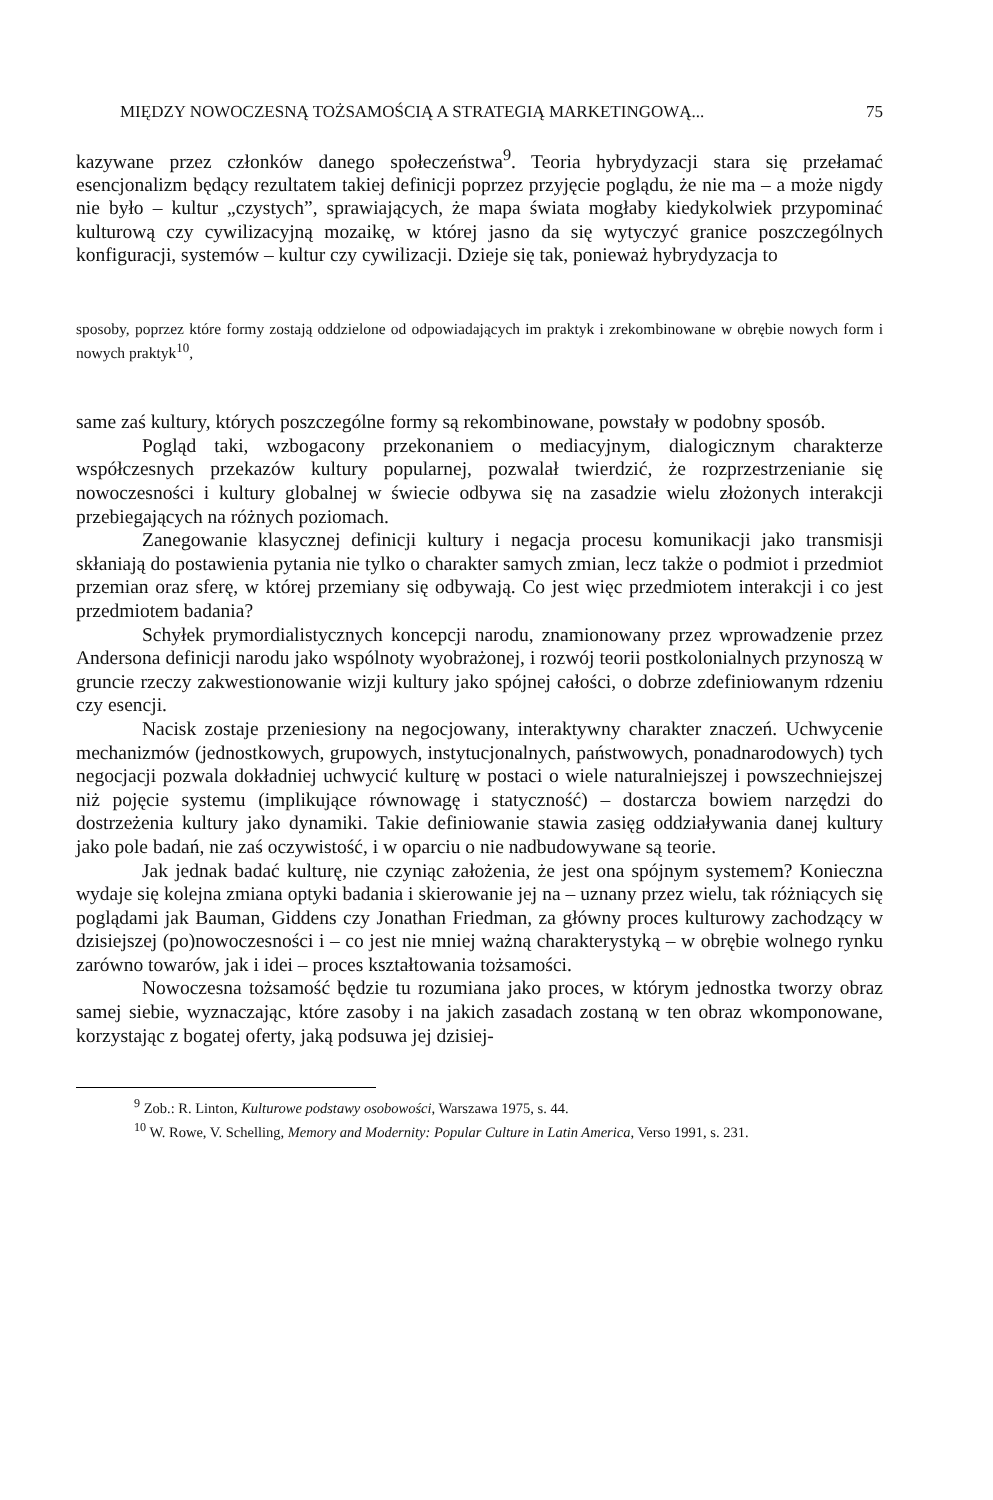MIĘDZY NOWOCZESNĄ TOŻSAMOŚCIĄ A STRATEGIĄ MARKETINGOWĄ... 75
kazywane przez członków danego społeczeństwa<sup>9</sup>. Teoria hybrydyzacji stara się przełamać esencjonalizm będący rezultatem takiej definicji poprzez przyjęcie poglądu, że nie ma – a może nigdy nie było – kultur „czystych”, sprawiających, że mapa świata mogłaby kiedykolwiek przypominać kulturową czy cywilizacyjną mozaikę, w której jasno da się wytyczyć granice poszczególnych konfiguracji, systemów – kultur czy cywilizacji. Dzieje się tak, ponieważ hybrydyzacja to
sposoby, poprzez które formy zostają oddzielone od odpowiadających im praktyk i zrekombinowane w obrębie nowych form i nowych praktyk<sup>10</sup>,
same zaś kultury, których poszczególne formy są rekombinowane, powstały w podobny sposób.
Pogląd taki, wzbogacony przekonaniem o mediacyjnym, dialogicznym charakterze współczesnych przekazów kultury popularnej, pozwalał twierdzić, że rozprzestrzenianie się nowoczesności i kultury globalnej w świecie odbywa się na zasadzie wielu złożonych interakcji przebiegających na różnych poziomach.
Zanegowanie klasycznej definicji kultury i negacja procesu komunikacji jako transmisji skłaniają do postawienia pytania nie tylko o charakter samych zmian, lecz także o podmiot i przedmiot przemian oraz sferę, w której przemiany się odbywają. Co jest więc przedmiotem interakcji i co jest przedmiotem badania?
Schyłek prymordialistycznych koncepcji narodu, znamionowany przez wprowadzenie przez Andersona definicji narodu jako wspólnoty wyobrażonej, i rozwój teorii postkolonialnych przynoszą w gruncie rzeczy zakwestionowanie wizji kultury jako spójnej całości, o dobrze zdefiniowanym rdzeniu czy esencji.
Nacisk zostaje przeniesiony na negocjowany, interaktywny charakter znaczeń. Uchwycenie mechanizmów (jednostkowych, grupowych, instytucjonalnych, państwowych, ponadnarodowych) tych negocjacji pozwala dokładniej uchwycić kulturę w postaci o wiele naturalniejszej i powszechniejszej niż pojęcie systemu (implikujące równowagę i statyczność) – dostarcza bowiem narzędzi do dostrzeżenia kultury jako dynamiki. Takie definiowanie stawia zasięg oddziaływania danej kultury jako pole badań, nie zaś oczywistość, i w oparciu o nie nadbudowywane są teorie.
Jak jednak badać kulturę, nie czyniąc założenia, że jest ona spójnym systemem? Konieczna wydaje się kolejna zmiana optyki badania i skierowanie jej na – uznany przez wielu, tak różniących się poglądami jak Bauman, Giddens czy Jonathan Friedman, za główny proces kulturowy zachodzący w dzisiejszej (po)nowoczesności i – co jest nie mniej ważną charakterystyką – w obrębie wolnego rynku zarówno towarów, jak i idei – proces kształtowania tożsamości.
Nowoczesna tożsamość będzie tu rozumiana jako proces, w którym jednostka tworzy obraz samej siebie, wyznaczając, które zasoby i na jakich zasadach zostaną w ten obraz wkomponowane, korzystając z bogatej oferty, jaką podsuwa jej dzisiej-
<sup>9</sup> Zob.: R. Linton, Kulturowe podstawy osobowości, Warszawa 1975, s. 44.
<sup>10</sup> W. Rowe, V. Schelling, Memory and Modernity: Popular Culture in Latin America, Verso 1991, s. 231.